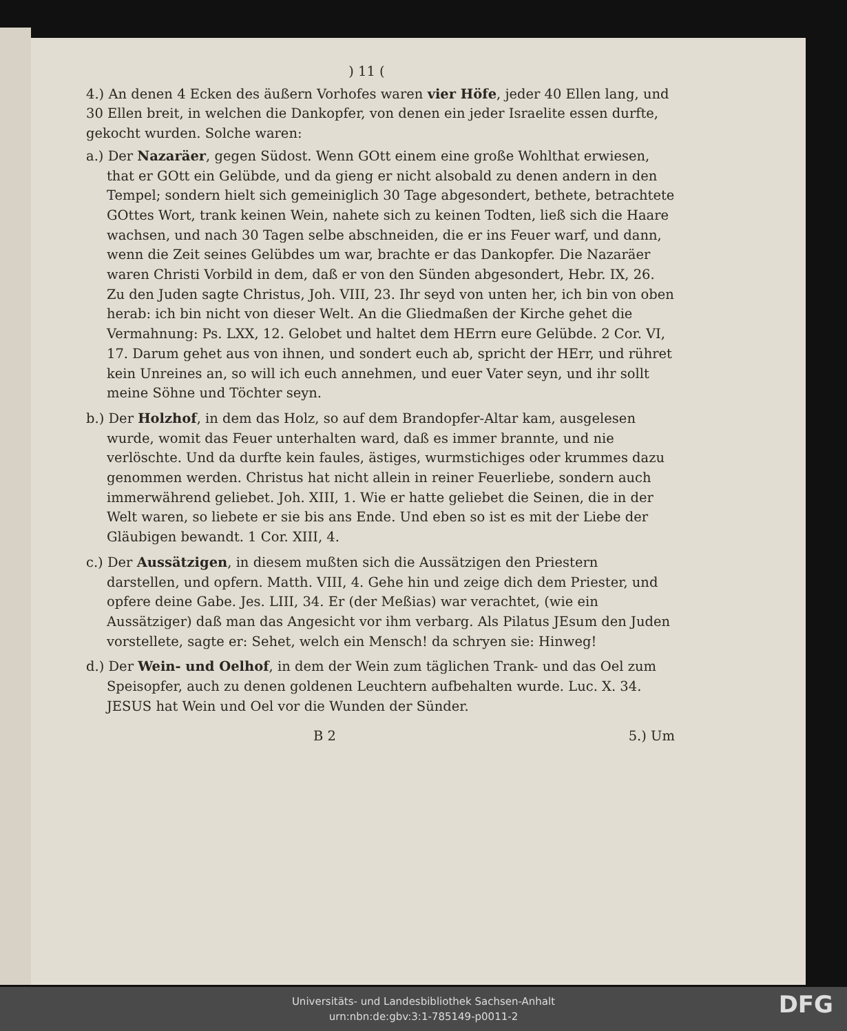) 11 (
4.) An denen 4 Ecken des äußern Vorhofes waren vier Höfe, jeder 40 Ellen lang, und 30 Ellen breit, in welchen die Dankopfer, von denen ein jeder Israelite essen durfte, gekocht wurden. Solche waren:
a.) Der Nazaräer, gegen Südost. Wenn GOtt einem eine große Wohlthat erwiesen, that er GOtt ein Gelübde, und da gieng er nicht alsobald zu denen andern in den Tempel; sondern hielt sich gemeiniglich 30 Tage abgesondert, bethete, betrachtete GOttes Wort, trank keinen Wein, nahete sich zu keinen Todten, ließ sich die Haare wachsen, und nach 30 Tagen selbe abschneiden, die er ins Feuer warf, und dann, wenn die Zeit seines Gelübdes um war, brachte er das Dankopfer. Die Nazaräer waren Christi Vorbild in dem, daß er von den Sünden abgesondert, Hebr. IX, 26. Zu den Juden sagte Christus, Joh. VIII, 23. Ihr seyd von unten her, ich bin von oben herab: ich bin nicht von dieser Welt. An die Gliedmaßen der Kirche gehet die Vermahnung: Ps. LXX, 12. Gelobet und haltet dem HErrn eure Gelübde. 2 Cor. VI, 17. Darum gehet aus von ihnen, und sondert euch ab, spricht der HErr, und rühret kein Unreines an, so will ich euch annehmen, und euer Vater seyn, und ihr sollt meine Söhne und Töchter seyn.
b.) Der Holzhof, in dem das Holz, so auf dem Brandopfer-Altar kam, ausgelesen wurde, womit das Feuer unterhalten ward, daß es immer brannte, und nie verlöschte. Und da durfte kein faules, ästiges, wurmstichiges oder krummes dazu genommen werden. Christus hat nicht allein in reiner Feuerliebe, sondern auch immerwährend geliebet. Joh. XIII, 1. Wie er hatte geliebet die Seinen, die in der Welt waren, so liebete er sie bis ans Ende. Und eben so ist es mit der Liebe der Gläubigen bewandt. 1 Cor. XIII, 4.
c.) Der Aussätzigen, in diesem mußten sich die Aussätzigen den Priestern darstellen, und opfern. Matth. VIII, 4. Gehe hin und zeige dich dem Priester, und opfere deine Gabe. Jes. LIII, 34. Er (der Meßias) war verachtet, (wie ein Aussätziger) daß man das Angesicht vor ihm verbarg. Als Pilatus JEsum den Juden vorstellete, sagte er: Sehet, welch ein Mensch! da schryen sie: Hinweg!
d.) Der Wein- und Oelhof, in dem der Wein zum täglichen Trank- und das Oel zum Speisopfer, auch zu denen goldenen Leuchtern aufbehalten wurde. Luc. X. 34. JESUS hat Wein und Oel vor die Wunden der Sünder.
B 2 5.) Um
Universitäts- und Landesbibliothek Sachsen-Anhalt
urn:nbn:de:gbv:3:1-785149-p0011-2
DFG